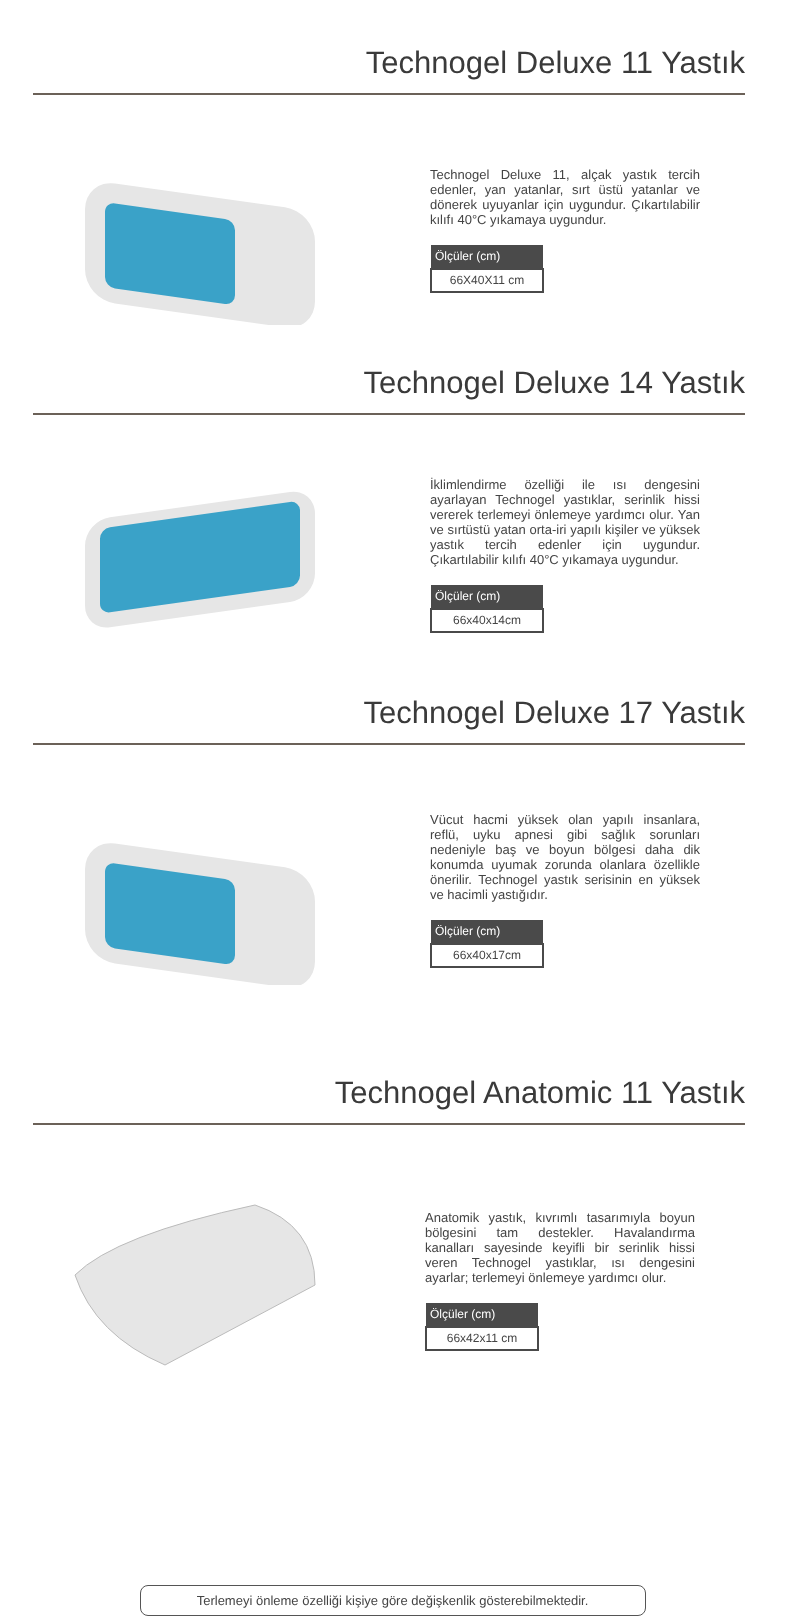Technogel Deluxe 11 Yastık
Technogel Deluxe 11, alçak yastık tercih edenler, yan yatanlar, sırt üstü yatanlar ve dönerek uyuyanlar için uygundur. Çıkartılabilir kılıfı 40°C yıkamaya uygundur.
| Ölçüler (cm) |
| --- |
| 66X40X11 cm |
Technogel Deluxe 14 Yastık
İklimlendirme özelliği ile ısı dengesini ayarlayan Technogel yastıklar, serinlik hissi vererek terlemeyi önlemeye yardımcı olur. Yan ve sırtüstü yatan orta-iri yapılı kişiler ve yüksek yastık tercih edenler için uygundur. Çıkartılabilir kılıfı 40°C yıkamaya uygundur.
| Ölçüler (cm) |
| --- |
| 66x40x14cm |
Technogel Deluxe 17 Yastık
Vücut hacmi yüksek olan yapılı insanlara, reflü, uyku apnesi gibi sağlık sorunları nedeniyle baş ve boyun bölgesi daha dik konumda uyumak zorunda olanlara özellikle önerilir. Technogel yastık serisinin en yüksek ve hacimli yastığıdır.
| Ölçüler (cm) |
| --- |
| 66x40x17cm |
Technogel Anatomic 11 Yastık
Anatomik yastık, kıvrımlı tasarımıyla boyun bölgesini tam destekler. Havalandırma kanalları sayesinde keyifli bir serinlik hissi veren Technogel yastıklar, ısı dengesini ayarlar; terlemeyi önlemeye yardımcı olur.
| Ölçüler (cm) |
| --- |
| 66x42x11 cm |
Terlemeyi önleme özelliği kişiye göre değişkenlik gösterebilmektedir.